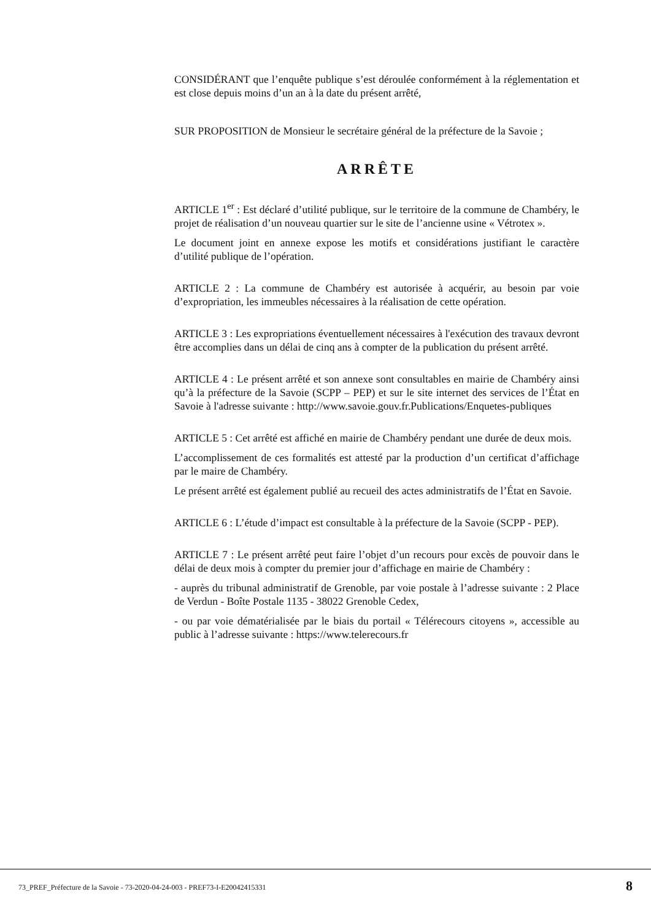CONSIDÉRANT que l’enquête publique s’est déroulée conformément à la réglementation et est close depuis moins d’un an à la date du présent arrêté,
SUR PROPOSITION de Monsieur le secrétaire général de la préfecture de la Savoie ;
ARRÊTE
ARTICLE 1<sup>er</sup> : Est déclaré d’utilité publique, sur le territoire de la commune de Chambéry, le projet de réalisation d’un nouveau quartier sur le site de l’ancienne usine « Vétrotex ».
Le document joint en annexe expose les motifs et considérations justifiant le caractère d’utilité publique de l’opération.
ARTICLE 2 : La commune de Chambéry est autorisée à acquérir, au besoin par voie d’expropriation, les immeubles nécessaires à la réalisation de cette opération.
ARTICLE 3 : Les expropriations éventuellement nécessaires à l'exécution des travaux devront être accomplies dans un délai de cinq ans à compter de la publication du présent arrêté.
ARTICLE 4 : Le présent arrêté et son annexe sont consultables en mairie de Chambéry ainsi qu’à la préfecture de la Savoie (SCPP – PEP) et sur le site internet des services de l’État en Savoie à l'adresse suivante : http://www.savoie.gouv.fr.Publications/Enquetes-publiques
ARTICLE 5 : Cet arrêté est affiché en mairie de Chambéry pendant une durée de deux mois.
L’accomplissement de ces formalités est attesté par la production d’un certificat d’affichage par le maire de Chambéry.
Le présent arrêté est également publié au recueil des actes administratifs de l’État en Savoie.
ARTICLE 6 : L’étude d’impact est consultable à la préfecture de la Savoie (SCPP - PEP).
ARTICLE 7 : Le présent arrêté peut faire l’objet d’un recours pour excès de pouvoir dans le délai de deux mois à compter du premier jour d’affichage en mairie de Chambéry :
- auprès du tribunal administratif de Grenoble, par voie postale à l’adresse suivante : 2 Place de Verdun - Boîte Postale 1135 - 38022 Grenoble Cedex,
- ou par voie dématérialisée par le biais du portail « Télérecours citoyens », accessible au public à l’adresse suivante : https://www.telerecours.fr
73_PREF_Préfecture de la Savoie - 73-2020-04-24-003 - PREF73-I-E20042415331 8